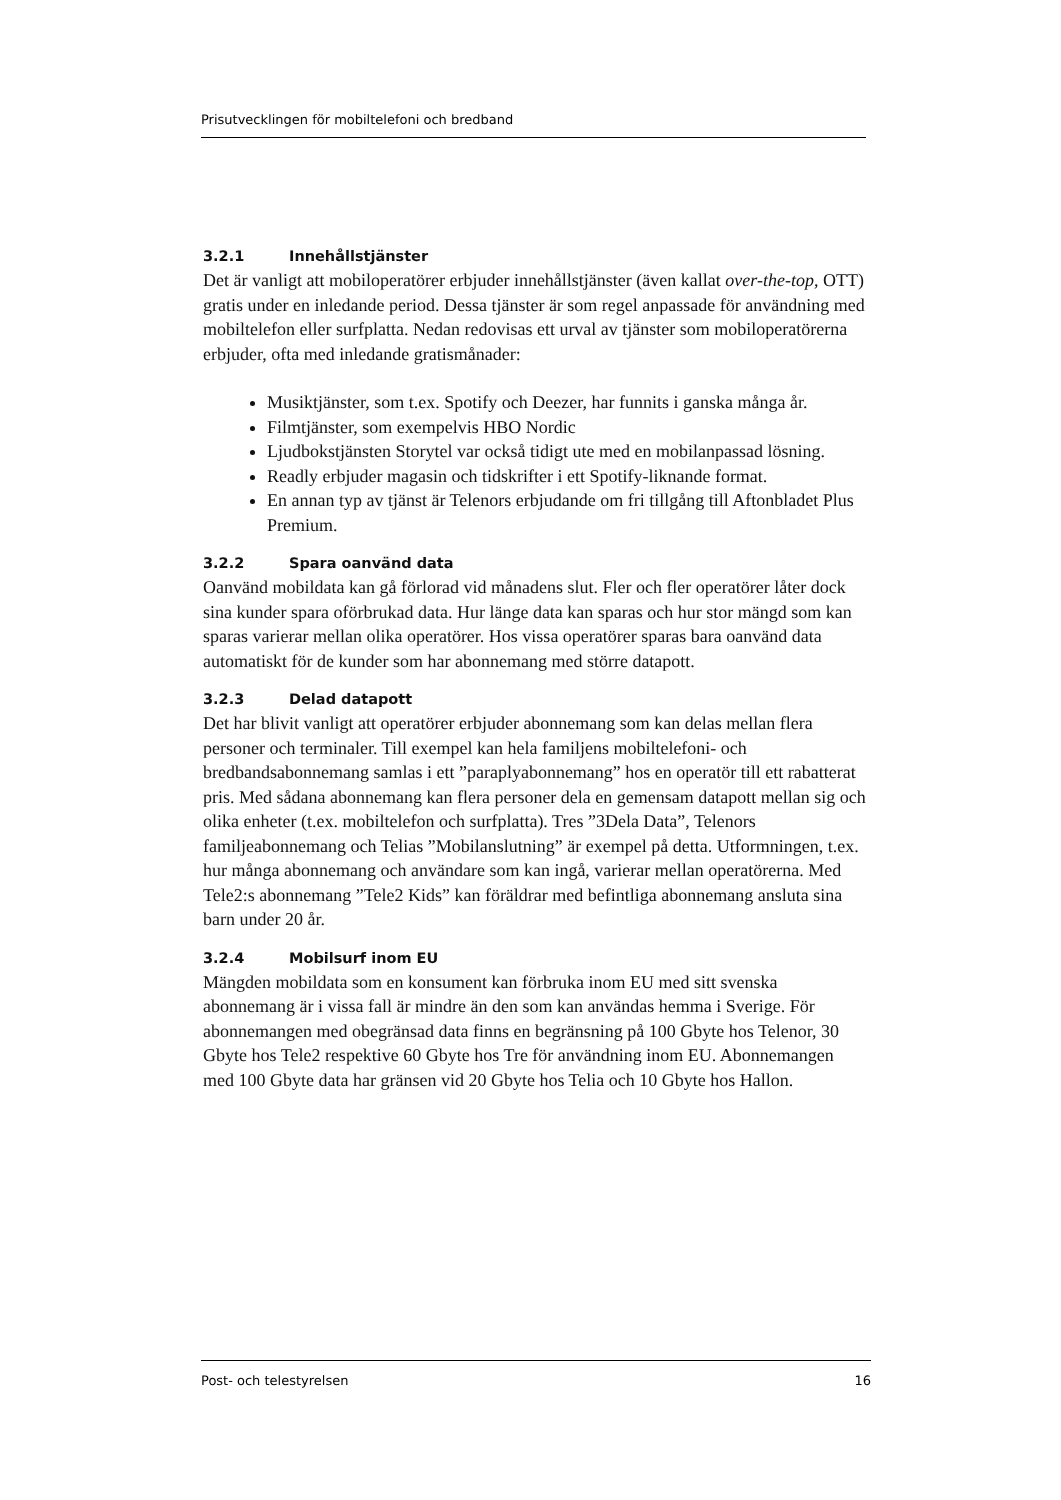Prisutvecklingen för mobiltelefoni och bredband
3.2.1 Innehållstjänster
Det är vanligt att mobiloperatörer erbjuder innehållstjänster (även kallat over-the-top, OTT) gratis under en inledande period. Dessa tjänster är som regel anpassade för användning med mobiltelefon eller surfplatta. Nedan redovisas ett urval av tjänster som mobiloperatörerna erbjuder, ofta med inledande gratismånader:
Musiktjänster, som t.ex. Spotify och Deezer, har funnits i ganska många år.
Filmtjänster, som exempelvis HBO Nordic
Ljudbokstjänsten Storytel var också tidigt ute med en mobilanpassad lösning.
Readly erbjuder magasin och tidskrifter i ett Spotify-liknande format.
En annan typ av tjänst är Telenors erbjudande om fri tillgång till Aftonbladet Plus Premium.
3.2.2 Spara oanvänd data
Oanvänd mobildata kan gå förlorad vid månadens slut. Fler och fler operatörer låter dock sina kunder spara oförbrukad data. Hur länge data kan sparas och hur stor mängd som kan sparas varierar mellan olika operatörer. Hos vissa operatörer sparas bara oanvänd data automatiskt för de kunder som har abonnemang med större datapott.
3.2.3 Delad datapott
Det har blivit vanligt att operatörer erbjuder abonnemang som kan delas mellan flera personer och terminaler. Till exempel kan hela familjens mobiltelefoni- och bredbandsabonnemang samlas i ett ”paraplyabonnemang” hos en operatör till ett rabatterat pris. Med sådana abonnemang kan flera personer dela en gemensam datapott mellan sig och olika enheter (t.ex. mobiltelefon och surfplatta). Tres ”3Dela Data”, Telenors familjeabonnemang och Telias ”Mobilanslutning” är exempel på detta. Utformningen, t.ex. hur många abonnemang och användare som kan ingå, varierar mellan operatörerna. Med Tele2:s abonnemang ”Tele2 Kids” kan föräldrar med befintliga abonnemang ansluta sina barn under 20 år.
3.2.4 Mobilsurf inom EU
Mängden mobildata som en konsument kan förbruka inom EU med sitt svenska abonnemang är i vissa fall är mindre än den som kan användas hemma i Sverige. För abonnemangen med obegränsad data finns en begränsning på 100 Gbyte hos Telenor, 30 Gbyte hos Tele2 respektive 60 Gbyte hos Tre för användning inom EU. Abonnemangen med 100 Gbyte data har gränsen vid 20 Gbyte hos Telia och 10 Gbyte hos Hallon.
Post- och telestyrelsen 16